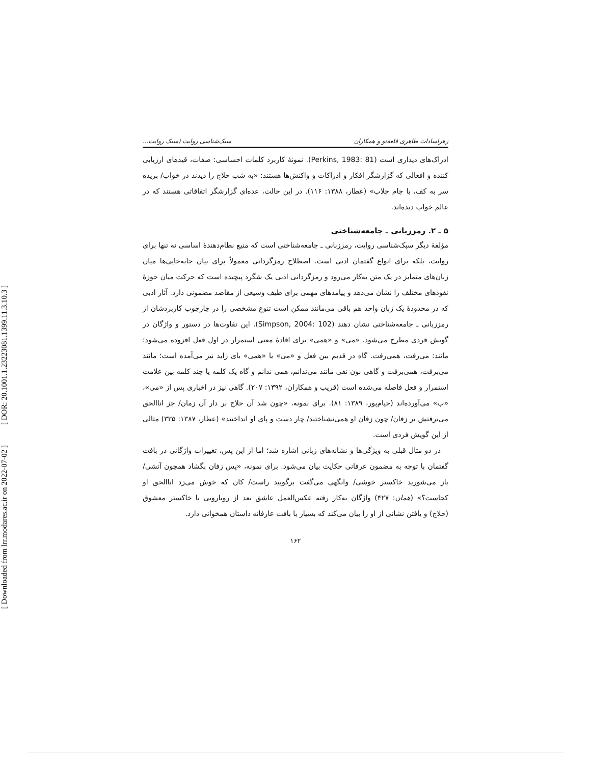[ DOR: 20.1001.1.23223081.1399.11.3.10.3 ]
[ Downloaded from lrr.modares.ac.ir on 2022-07-02 ]
زهراسادات طاهری قلعه‌نو و همکاران سبک‌شناسی روایت (سبک روایت...
ادراک‌های دیداری است (Perkins, 1983: 81). نمونهٔ کاربرد کلمات احساسی: صفات، قیدهای ارزیابی کننده و افعالی که گزارشگر افکار و ادراکات و واکنش‌ها هستند: «به شب حلاج را دیدند در خواب/ بریده سر به کف، با جام جلاب» (عطار، ۱۳۸۸: ۱۱۶). در این حالت، عده‌ای گزارشگر اتفاقاتی هستند که در عالم خواب دیده‌اند.
۵ ـ ۲. رمززبانی ـ جامعه‌شناختی
مؤلفهٔ دیگر سبک‌شناسی روایت، رمززبانی ـ جامعه‌شناختی است که منبع نظام‌دهندهٔ اساسی نه تنها برای روایت، بلکه برای انواع گفتمان ادبی است. اصطلاح رمزگردانی معمولاً برای بیان جابه‌جایی‌ها میان زبان‌های متمایز در یک متن به‌کار می‌رود و رمزگردانی ادبی یک شگرد پیچیده است که حرکت میان حوزهٔ نفوذهای مختلف را نشان می‌دهد و پیامدهای مهمی برای طیف وسیعی از مقاصد مضمونی دارد. آثار ادبی که در محدودهٔ یک زبان واحد هم باقی می‌مانند ممکن است تنوع مشخصی را در چارچوب کاربردشان از رمززبانی ـ جامعه‌شناختی نشان دهند (Simpson, 2004: 102). این تفاوت‌ها در دستور و واژگان در گویش فردی مطرح می‌شود. «می» و «همی» برای افادهٔ معنی استمرار در اول فعل افزوده می‌شود؛ مانند: می‌رفت، همی‌رفت. گاه در قدیم بین فعل و «می» یا «همی» بای زاید نیز می‌آمده است؛ مانند می‌برفت، همی‌برفت و گاهی نون نفی مانند می‌ندانم، همی ندانم و گاه یک کلمه یا چند کلمه بین علامت استمرار و فعل فاصله می‌شده است (قریب و همکاران، ۱۳۹۲: ۲۰۷). گاهی نیز در اخباری پس از «می»، «ب» می‌آورده‌اند (خیام‌پور، ۱۳۸۹: ۸۱). برای نمونه، «چون شد آن حلاج بر دار آن زمان/ جز اناالحق می‌نرفتش بر زفان/ چون زفان او همی‌نشناختند/ چار دست و پای او انداختند» (عطار، ۱۳۸۷: ۳۳۵) مثالی از این گویش فردی است.
در دو مثال قبلی به ویژگی‌ها و نشانه‌های زبانی اشاره شد؛ اما از این پس، تغییرات واژگانی در بافت گفتمان با توجه به مضمون عرفانی حکایت بیان می‌شود. برای نمونه، «پس زفان بگشاد همچون آتشی/ باز می‌شورید خاکستر خوشی/ وانگهی می‌گفت برگویید راست/ کان که خوش می‌زد اناالحق او کجاست؟» (همان: ۴۲۷) واژگان به‌کار رفته عکس‌العمل عاشق بعد از رویارویی با خاکستر معشوق (حلاج) و یافتن نشانی از او را بیان می‌کند که بسیار با بافت عارفانه داستان همخوانی دارد.
۱۶۲